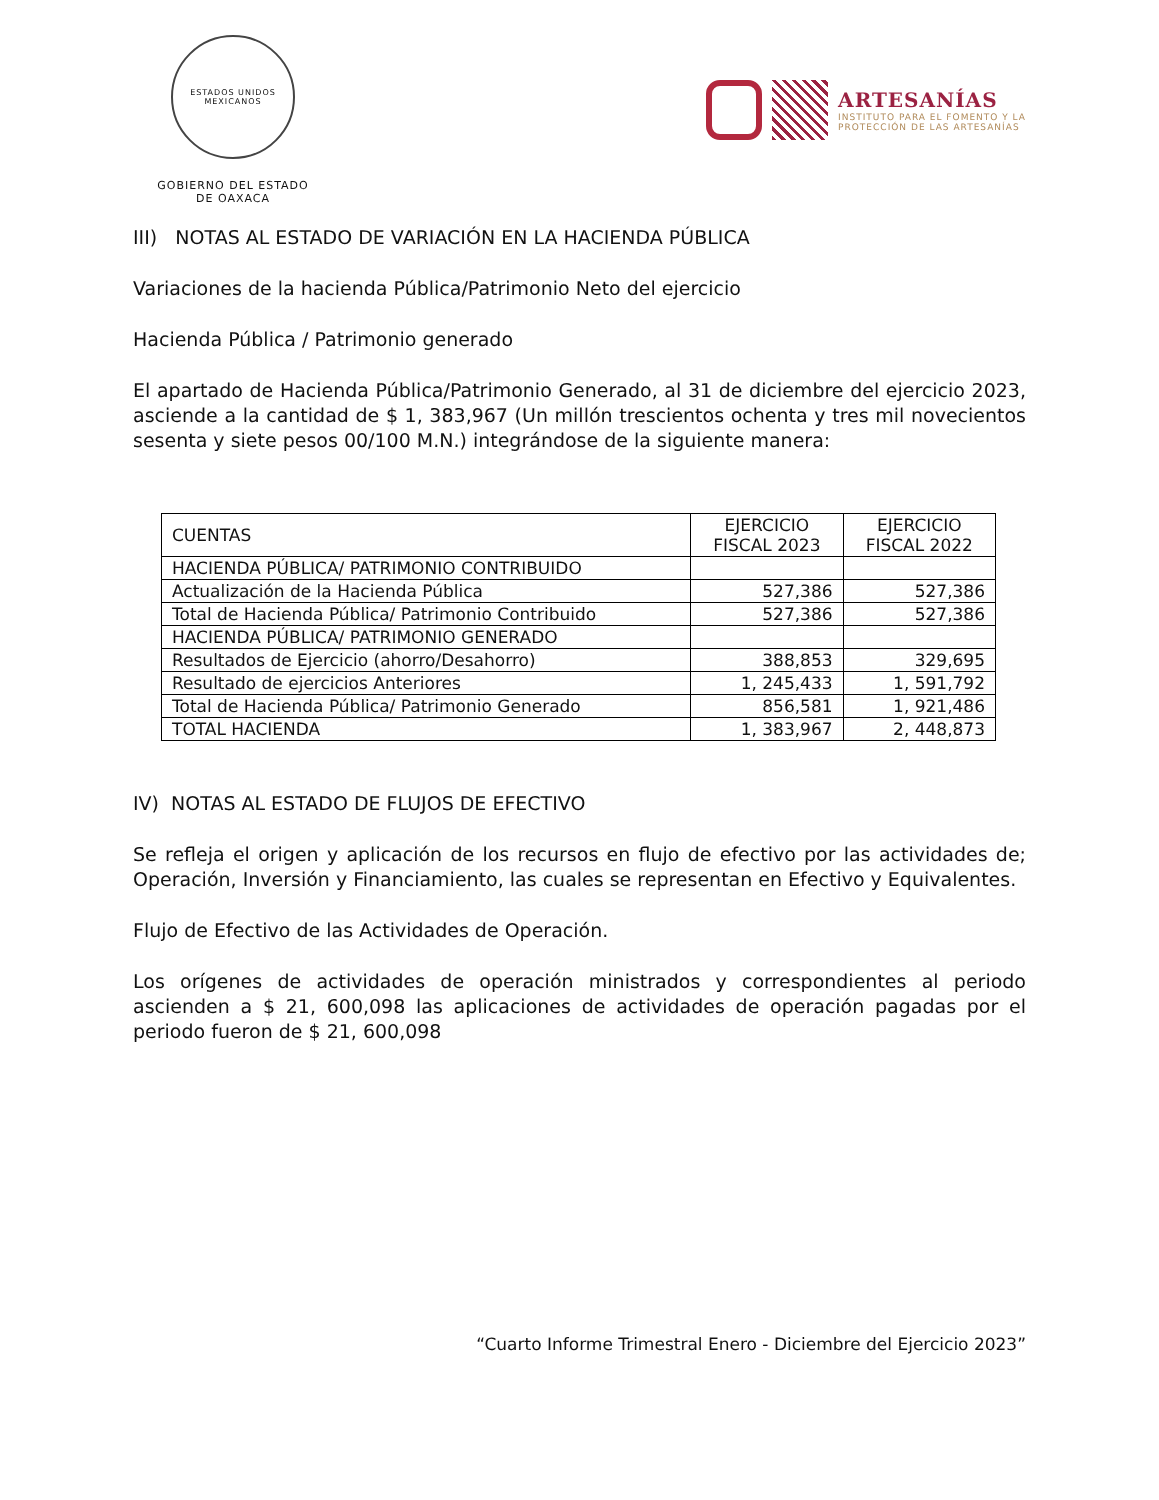ESTADOS UNIDOS MEXICANOS
GOBIERNO DEL ESTADO
DE OAXACA
ARTESANÍAS
INSTITUTO PARA EL FOMENTO Y LA
PROTECCIÓN DE LAS ARTESANÍAS
III) NOTAS AL ESTADO DE VARIACIÓN EN LA HACIENDA PÚBLICA
Variaciones de la hacienda Pública/Patrimonio Neto del ejercicio
Hacienda Pública / Patrimonio generado
El apartado de Hacienda Pública/Patrimonio Generado, al 31 de diciembre del ejercicio 2023, asciende a la cantidad de $ 1, 383,967 (Un millón trescientos ochenta y tres mil novecientos sesenta y siete pesos 00/100 M.N.) integrándose de la siguiente manera:
| CUENTAS | EJERCICIO FISCAL 2023 | EJERCICIO FISCAL 2022 |
| --- | --- | --- |
| HACIENDA PÚBLICA/ PATRIMONIO CONTRIBUIDO | | |
| Actualización de la Hacienda Pública | 527,386 | 527,386 |
| Total de Hacienda Pública/ Patrimonio Contribuido | 527,386 | 527,386 |
| HACIENDA PÚBLICA/ PATRIMONIO GENERADO | | |
| Resultados de Ejercicio (ahorro/Desahorro) | 388,853 | 329,695 |
| Resultado de ejercicios Anteriores | 1, 245,433 | 1, 591,792 |
| Total de Hacienda Pública/ Patrimonio Generado | 856,581 | 1, 921,486 |
| TOTAL HACIENDA | 1, 383,967 | 2, 448,873 |
IV) NOTAS AL ESTADO DE FLUJOS DE EFECTIVO
Se refleja el origen y aplicación de los recursos en flujo de efectivo por las actividades de; Operación, Inversión y Financiamiento, las cuales se representan en Efectivo y Equivalentes.
Flujo de Efectivo de las Actividades de Operación.
Los orígenes de actividades de operación ministrados y correspondientes al periodo ascienden a $ 21, 600,098 las aplicaciones de actividades de operación pagadas por el periodo fueron de $ 21, 600,098
“Cuarto Informe Trimestral Enero - Diciembre del Ejercicio 2023”